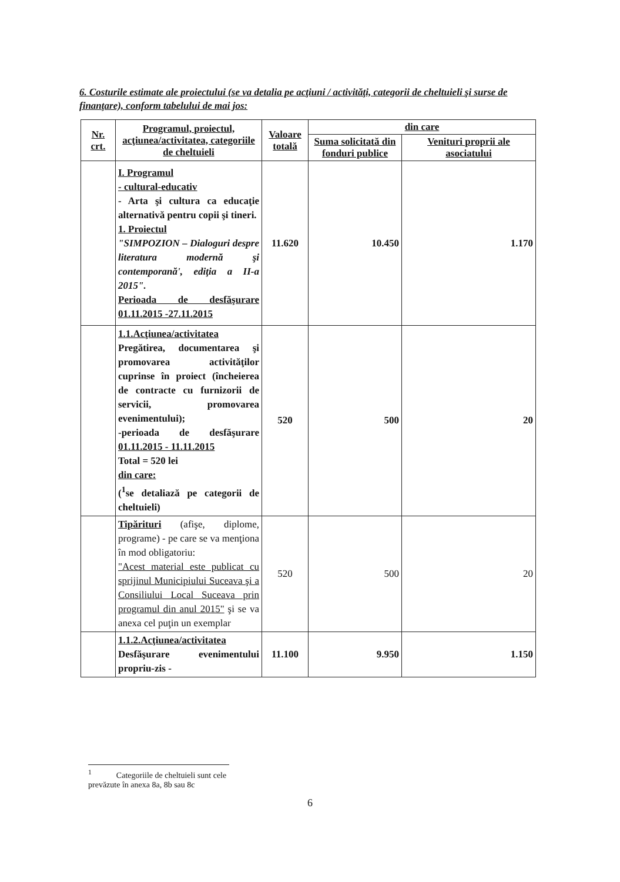6. Costurile estimate ale proiectului (se va detalia pe acţiuni / activităţi, categorii de cheltuieli şi surse de finanţare), conform tabelului de mai jos:
| Nr. crt. | Programul, proiectul, acţiunea/activitatea, categoriile de cheltuieli | Valoare totală | din care | |
| --- | --- | --- | --- | --- |
| | | | Suma solicitată din fonduri publice | Venituri proprii ale asociatului |
| | I. Programul - cultural-educativ - Arta şi cultura ca educaţie alternativă pentru copii şi tineri. 1. Proiectul "SIMPOZION – Dialoguri despre literatura modernă şi contemporană', ediţia a II-a 2015". Perioada de desfăşurare 01.11.2015 -27.11.2015 | 11.620 | 10.450 | 1.170 |
| | 1.1.Acţiunea/activitatea Pregătirea, documentarea şi promovarea activităţilor cuprinse în proiect (încheierea de contracte cu furnizorii de servicii, promovarea evenimentului); -perioada de desfăşurare 01.11.2015 - 11.11.2015 Total = 520 lei din care: (<sup>1</sup>se detaliază pe categorii de cheltuieli) | 520 | 500 | 20 |
| | Tipărituri (afişe, diplome, programe) - pe care se va menţiona în mod obligatoriu: "Acest material este publicat cu sprijinul Municipiului Suceava şi a Consiliului Local Suceava prin programul din anul 2015" şi se va anexa cel puţin un exemplar | 520 | 500 | 20 |
| | 1.1.2.Acţiunea/activitatea Desfăşurare evenimentului propriu-zis - | 11.100 | 9.950 | 1.150 |
<sup>1</sup> Categoriile de cheltuieli sunt cele prevăzute în anexa 8a, 8b sau 8c
6